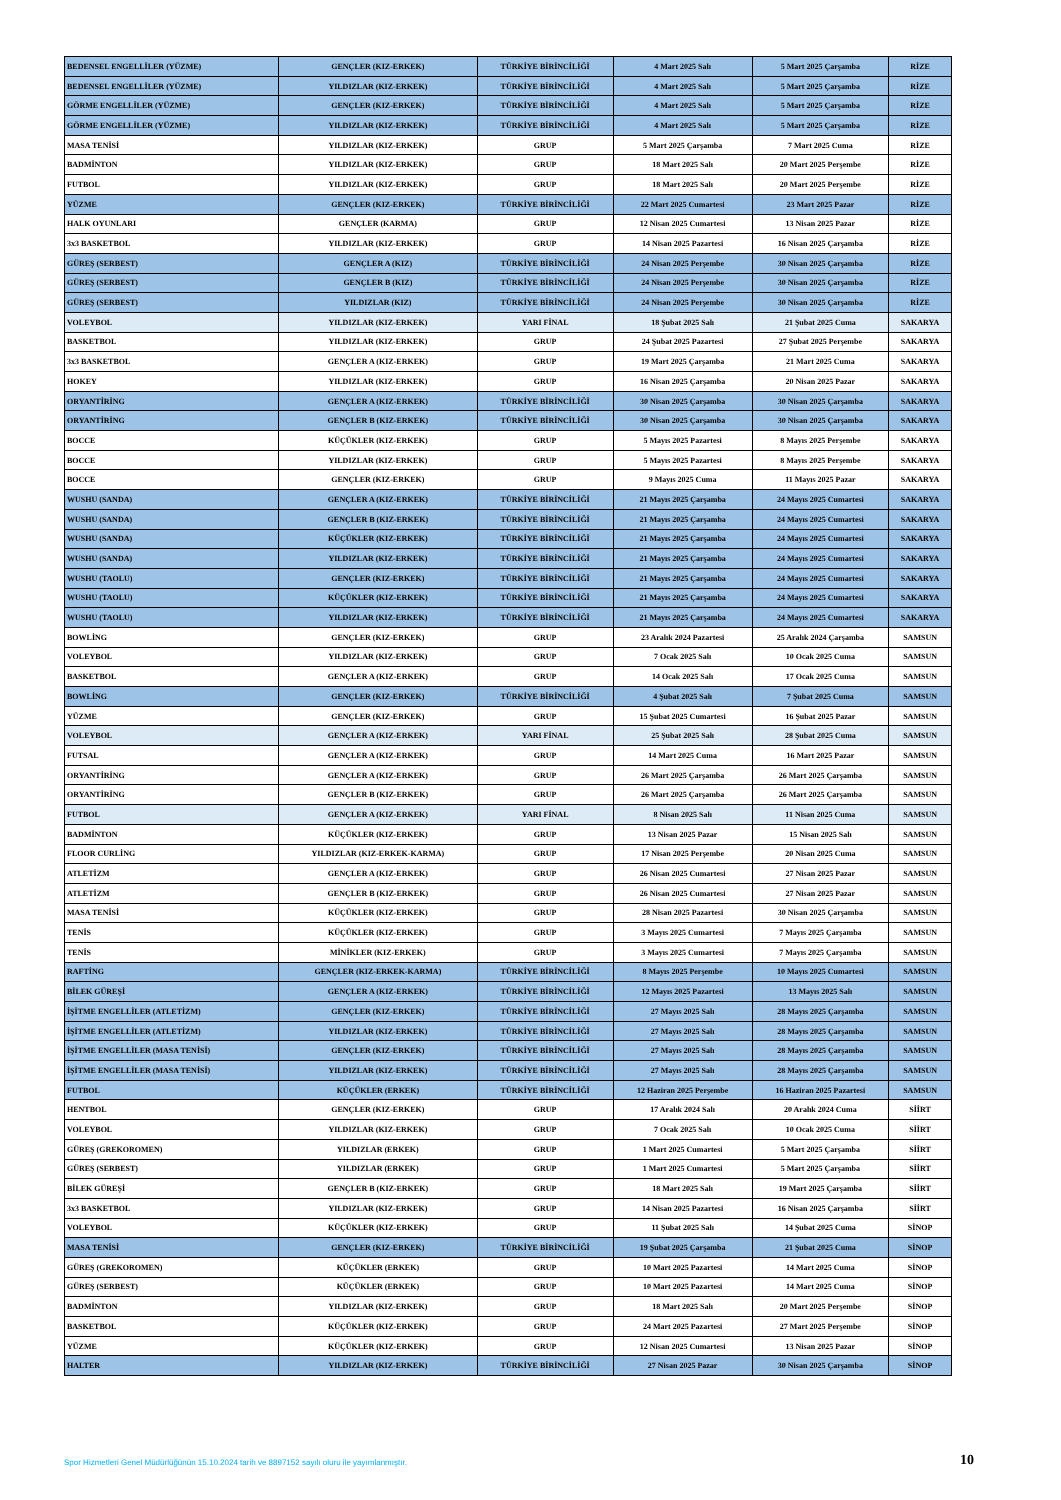| BEDENSEL ENGELLİLER (YÜZME) | GENÇLER (KIZ-ERKEK) | TÜRKİYE BİRİNCİLİĞİ | 4 Mart 2025 Salı | 5 Mart 2025 Çarşamba | RİZE |
| BEDENSEL ENGELLİLER (YÜZME) | YILDIZLAR (KIZ-ERKEK) | TÜRKİYE BİRİNCİLİĞİ | 4 Mart 2025 Salı | 5 Mart 2025 Çarşamba | RİZE |
| GÖRME ENGELLİLER (YÜZME) | GENÇLER (KIZ-ERKEK) | TÜRKİYE BİRİNCİLİĞİ | 4 Mart 2025 Salı | 5 Mart 2025 Çarşamba | RİZE |
| GÖRME ENGELLİLER (YÜZME) | YILDIZLAR (KIZ-ERKEK) | TÜRKİYE BİRİNCİLİĞİ | 4 Mart 2025 Salı | 5 Mart 2025 Çarşamba | RİZE |
| MASA TENİSİ | YILDIZLAR (KIZ-ERKEK) | GRUP | 5 Mart 2025 Çarşamba | 7 Mart 2025 Cuma | RİZE |
| BADMİNTON | YILDIZLAR (KIZ-ERKEK) | GRUP | 18 Mart 2025 Salı | 20 Mart 2025 Perşembe | RİZE |
| FUTBOL | YILDIZLAR (KIZ-ERKEK) | GRUP | 18 Mart 2025 Salı | 20 Mart 2025 Perşembe | RİZE |
| YÜZME | GENÇLER (KIZ-ERKEK) | TÜRKİYE BİRİNCİLİĞİ | 22 Mart 2025 Cumartesi | 23 Mart 2025 Pazar | RİZE |
| HALK OYUNLARI | GENÇLER (KARMA) | GRUP | 12 Nisan 2025 Cumartesi | 13 Nisan 2025 Pazar | RİZE |
| 3x3 BASKETBOL | YILDIZLAR (KIZ-ERKEK) | GRUP | 14 Nisan 2025 Pazartesi | 16 Nisan 2025 Çarşamba | RİZE |
| GÜREŞ (SERBEST) | GENÇLER A (KIZ) | TÜRKİYE BİRİNCİLİĞİ | 24 Nisan 2025 Perşembe | 30 Nisan 2025 Çarşamba | RİZE |
| GÜREŞ (SERBEST) | GENÇLER B (KIZ) | TÜRKİYE BİRİNCİLİĞİ | 24 Nisan 2025 Perşembe | 30 Nisan 2025 Çarşamba | RİZE |
| GÜREŞ (SERBEST) | YILDIZLAR (KIZ) | TÜRKİYE BİRİNCİLİĞİ | 24 Nisan 2025 Perşembe | 30 Nisan 2025 Çarşamba | RİZE |
| VOLEYBOL | YILDIZLAR (KIZ-ERKEK) | YARI FİNAL | 18 Şubat 2025 Salı | 21 Şubat 2025 Cuma | SAKARYA |
| BASKETBOL | YILDIZLAR (KIZ-ERKEK) | GRUP | 24 Şubat 2025 Pazartesi | 27 Şubat 2025 Perşembe | SAKARYA |
| 3x3 BASKETBOL | GENÇLER A (KIZ-ERKEK) | GRUP | 19 Mart 2025 Çarşamba | 21 Mart 2025 Cuma | SAKARYA |
| HOKEY | YILDIZLAR (KIZ-ERKEK) | GRUP | 16 Nisan 2025 Çarşamba | 20 Nisan 2025 Pazar | SAKARYA |
| ORYANTİRİNG | GENÇLER A (KIZ-ERKEK) | TÜRKİYE BİRİNCİLİĞİ | 30 Nisan 2025 Çarşamba | 30 Nisan 2025 Çarşamba | SAKARYA |
| ORYANTİRİNG | GENÇLER B (KIZ-ERKEK) | TÜRKİYE BİRİNCİLİĞİ | 30 Nisan 2025 Çarşamba | 30 Nisan 2025 Çarşamba | SAKARYA |
| BOCCE | KÜÇÜKLER (KIZ-ERKEK) | GRUP | 5 Mayıs 2025 Pazartesi | 8 Mayıs 2025 Perşembe | SAKARYA |
| BOCCE | YILDIZLAR (KIZ-ERKEK) | GRUP | 5 Mayıs 2025 Pazartesi | 8 Mayıs 2025 Perşembe | SAKARYA |
| BOCCE | GENÇLER (KIZ-ERKEK) | GRUP | 9 Mayıs 2025 Cuma | 11 Mayıs 2025 Pazar | SAKARYA |
| WUSHU (SANDA) | GENÇLER A (KIZ-ERKEK) | TÜRKİYE BİRİNCİLİĞİ | 21 Mayıs 2025 Çarşamba | 24 Mayıs 2025 Cumartesi | SAKARYA |
| WUSHU (SANDA) | GENÇLER B (KIZ-ERKEK) | TÜRKİYE BİRİNCİLİĞİ | 21 Mayıs 2025 Çarşamba | 24 Mayıs 2025 Cumartesi | SAKARYA |
| WUSHU (SANDA) | KÜÇÜKLER (KIZ-ERKEK) | TÜRKİYE BİRİNCİLİĞİ | 21 Mayıs 2025 Çarşamba | 24 Mayıs 2025 Cumartesi | SAKARYA |
| WUSHU (SANDA) | YILDIZLAR (KIZ-ERKEK) | TÜRKİYE BİRİNCİLİĞİ | 21 Mayıs 2025 Çarşamba | 24 Mayıs 2025 Cumartesi | SAKARYA |
| WUSHU (TAOLU) | GENÇLER (KIZ-ERKEK) | TÜRKİYE BİRİNCİLİĞİ | 21 Mayıs 2025 Çarşamba | 24 Mayıs 2025 Cumartesi | SAKARYA |
| WUSHU (TAOLU) | KÜÇÜKLER (KIZ-ERKEK) | TÜRKİYE BİRİNCİLİĞİ | 21 Mayıs 2025 Çarşamba | 24 Mayıs 2025 Cumartesi | SAKARYA |
| WUSHU (TAOLU) | YILDIZLAR (KIZ-ERKEK) | TÜRKİYE BİRİNCİLİĞİ | 21 Mayıs 2025 Çarşamba | 24 Mayıs 2025 Cumartesi | SAKARYA |
| BOWLİNG | GENÇLER (KIZ-ERKEK) | GRUP | 23 Aralık 2024 Pazartesi | 25 Aralık 2024 Çarşamba | SAMSUN |
| VOLEYBOL | YILDIZLAR (KIZ-ERKEK) | GRUP | 7 Ocak 2025 Salı | 10 Ocak 2025 Cuma | SAMSUN |
| BASKETBOL | GENÇLER A (KIZ-ERKEK) | GRUP | 14 Ocak 2025 Salı | 17 Ocak 2025 Cuma | SAMSUN |
| BOWLİNG | GENÇLER (KIZ-ERKEK) | TÜRKİYE BİRİNCİLİĞİ | 4 Şubat 2025 Salı | 7 Şubat 2025 Cuma | SAMSUN |
| YÜZME | GENÇLER (KIZ-ERKEK) | GRUP | 15 Şubat 2025 Cumartesi | 16 Şubat 2025 Pazar | SAMSUN |
| VOLEYBOL | GENÇLER A (KIZ-ERKEK) | YARI FİNAL | 25 Şubat 2025 Salı | 28 Şubat 2025 Cuma | SAMSUN |
| FUTSAL | GENÇLER A (KIZ-ERKEK) | GRUP | 14 Mart 2025 Cuma | 16 Mart 2025 Pazar | SAMSUN |
| ORYANTİRİNG | GENÇLER A (KIZ-ERKEK) | GRUP | 26 Mart 2025 Çarşamba | 26 Mart 2025 Çarşamba | SAMSUN |
| ORYANTİRİNG | GENÇLER B (KIZ-ERKEK) | GRUP | 26 Mart 2025 Çarşamba | 26 Mart 2025 Çarşamba | SAMSUN |
| FUTBOL | GENÇLER A (KIZ-ERKEK) | YARI FİNAL | 8 Nisan 2025 Salı | 11 Nisan 2025 Cuma | SAMSUN |
| BADMİNTON | KÜÇÜKLER (KIZ-ERKEK) | GRUP | 13 Nisan 2025 Pazar | 15 Nisan 2025 Salı | SAMSUN |
| FLOOR CURLİNG | YILDIZLAR (KIZ-ERKEK-KARMA) | GRUP | 17 Nisan 2025 Perşembe | 20 Nisan 2025 Cuma | SAMSUN |
| ATLETİZM | GENÇLER A (KIZ-ERKEK) | GRUP | 26 Nisan 2025 Cumartesi | 27 Nisan 2025 Pazar | SAMSUN |
| ATLETİZM | GENÇLER B (KIZ-ERKEK) | GRUP | 26 Nisan 2025 Cumartesi | 27 Nisan 2025 Pazar | SAMSUN |
| MASA TENİSİ | KÜÇÜKLER (KIZ-ERKEK) | GRUP | 28 Nisan 2025 Pazartesi | 30 Nisan 2025 Çarşamba | SAMSUN |
| TENİS | KÜÇÜKLER (KIZ-ERKEK) | GRUP | 3 Mayıs 2025 Cumartesi | 7 Mayıs 2025 Çarşamba | SAMSUN |
| TENİS | MİNİKLER (KIZ-ERKEK) | GRUP | 3 Mayıs 2025 Cumartesi | 7 Mayıs 2025 Çarşamba | SAMSUN |
| RAFTİNG | GENÇLER (KIZ-ERKEK-KARMA) | TÜRKİYE BİRİNCİLİĞİ | 8 Mayıs 2025 Perşembe | 10 Mayıs 2025 Cumartesi | SAMSUN |
| BİLEK GÜREŞİ | GENÇLER A (KIZ-ERKEK) | TÜRKİYE BİRİNCİLİĞİ | 12 Mayıs 2025 Pazartesi | 13 Mayıs 2025 Salı | SAMSUN |
| İŞİTME ENGELLİLER (ATLETİZM) | GENÇLER (KIZ-ERKEK) | TÜRKİYE BİRİNCİLİĞİ | 27 Mayıs 2025 Salı | 28 Mayıs 2025 Çarşamba | SAMSUN |
| İŞİTME ENGELLİLER (ATLETİZM) | YILDIZLAR (KIZ-ERKEK) | TÜRKİYE BİRİNCİLİĞİ | 27 Mayıs 2025 Salı | 28 Mayıs 2025 Çarşamba | SAMSUN |
| İŞİTME ENGELLİLER (MASA TENİSİ) | GENÇLER (KIZ-ERKEK) | TÜRKİYE BİRİNCİLİĞİ | 27 Mayıs 2025 Salı | 28 Mayıs 2025 Çarşamba | SAMSUN |
| İŞİTME ENGELLİLER (MASA TENİSİ) | YILDIZLAR (KIZ-ERKEK) | TÜRKİYE BİRİNCİLİĞİ | 27 Mayıs 2025 Salı | 28 Mayıs 2025 Çarşamba | SAMSUN |
| FUTBOL | KÜÇÜKLER (ERKEK) | TÜRKİYE BİRİNCİLİĞİ | 12 Haziran 2025 Perşembe | 16 Haziran 2025 Pazartesi | SAMSUN |
| HENTBOL | GENÇLER (KIZ-ERKEK) | GRUP | 17 Aralık 2024 Salı | 20 Aralık 2024 Cuma | SİİRT |
| VOLEYBOL | YILDIZLAR (KIZ-ERKEK) | GRUP | 7 Ocak 2025 Salı | 10 Ocak 2025 Cuma | SİİRT |
| GÜREŞ (GREKOROMEN) | YILDIZLAR (ERKEK) | GRUP | 1 Mart 2025 Cumartesi | 5 Mart 2025 Çarşamba | SİİRT |
| GÜREŞ (SERBEST) | YILDIZLAR (ERKEK) | GRUP | 1 Mart 2025 Cumartesi | 5 Mart 2025 Çarşamba | SİİRT |
| BİLEK GÜREŞİ | GENÇLER B (KIZ-ERKEK) | GRUP | 18 Mart 2025 Salı | 19 Mart 2025 Çarşamba | SİİRT |
| 3x3 BASKETBOL | YILDIZLAR (KIZ-ERKEK) | GRUP | 14 Nisan 2025 Pazartesi | 16 Nisan 2025 Çarşamba | SİİRT |
| VOLEYBOL | KÜÇÜKLER (KIZ-ERKEK) | GRUP | 11 Şubat 2025 Salı | 14 Şubat 2025 Cuma | SİNOP |
| MASA TENİSİ | GENÇLER (KIZ-ERKEK) | TÜRKİYE BİRİNCİLİĞİ | 19 Şubat 2025 Çarşamba | 21 Şubat 2025 Cuma | SİNOP |
| GÜREŞ (GREKOROMEN) | KÜÇÜKLER (ERKEK) | GRUP | 10 Mart 2025 Pazartesi | 14 Mart 2025 Cuma | SİNOP |
| GÜREŞ (SERBEST) | KÜÇÜKLER (ERKEK) | GRUP | 10 Mart 2025 Pazartesi | 14 Mart 2025 Cuma | SİNOP |
| BADMİNTON | YILDIZLAR (KIZ-ERKEK) | GRUP | 18 Mart 2025 Salı | 20 Mart 2025 Perşembe | SİNOP |
| BASKETBOL | KÜÇÜKLER (KIZ-ERKEK) | GRUP | 24 Mart 2025 Pazartesi | 27 Mart 2025 Perşembe | SİNOP |
| YÜZME | KÜÇÜKLER (KIZ-ERKEK) | GRUP | 12 Nisan 2025 Cumartesi | 13 Nisan 2025 Pazar | SİNOP |
| HALTER | YILDIZLAR (KIZ-ERKEK) | TÜRKİYE BİRİNCİLİĞİ | 27 Nisan 2025 Pazar | 30 Nisan 2025 Çarşamba | SİNOP |
Spor Hizmetleri Genel Müdürlüğünün 15.10.2024 tarih ve 8897152 sayılı oluru ile yayımlanmıştır.
10